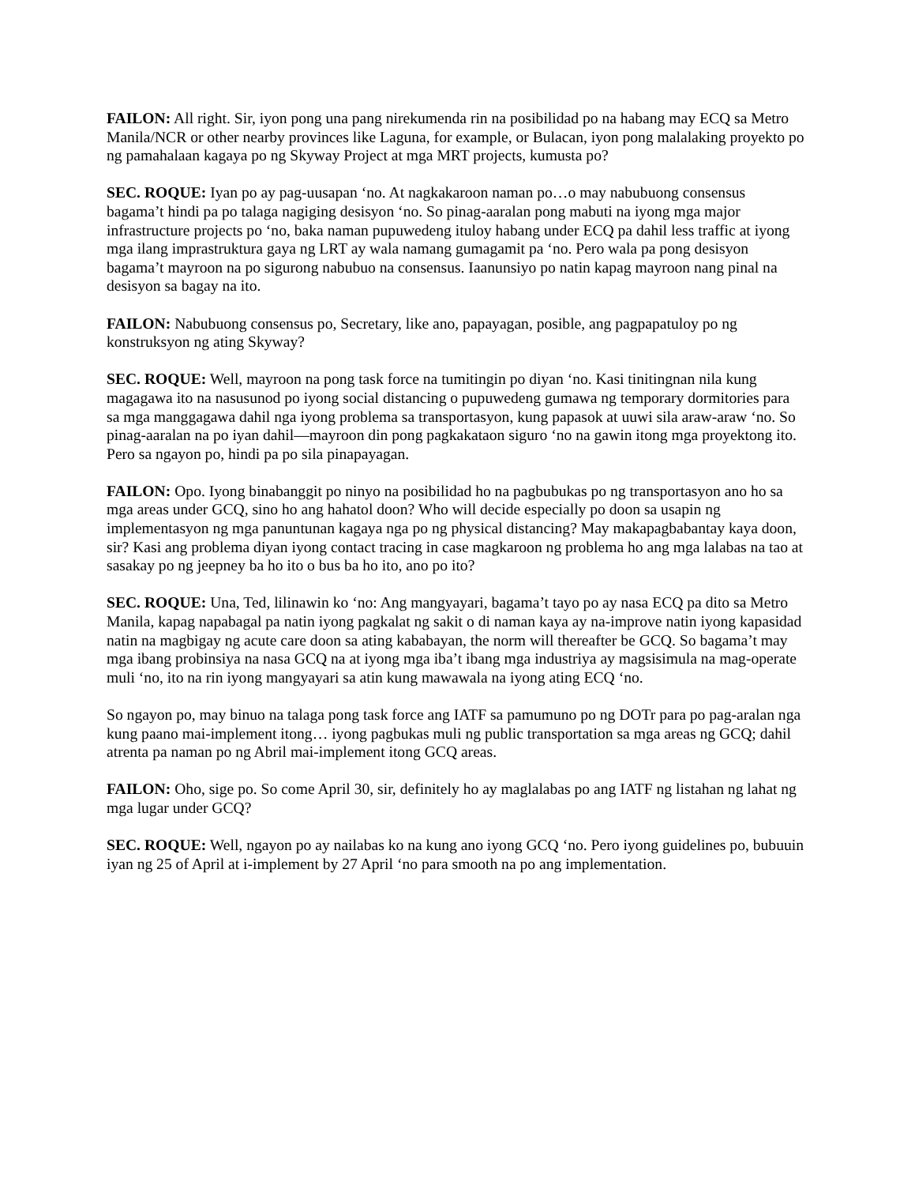FAILON: All right. Sir, iyon pong una pang nirekumenda rin na posibilidad po na habang may ECQ sa Metro Manila/NCR or other nearby provinces like Laguna, for example, or Bulacan, iyon pong malalaking proyekto po ng pamahalaan kagaya po ng Skyway Project at mga MRT projects, kumusta po?
SEC. ROQUE: Iyan po ay pag-uusapan ‘no. At nagkakaroon naman po…o may nabubuong consensus bagama’t hindi pa po talaga nagiging desisyon ‘no. So pinag-aaralan pong mabuti na iyong mga major infrastructure projects po ‘no, baka naman pupuwedeng ituloy habang under ECQ pa dahil less traffic at iyong mga ilang imprastruktura gaya ng LRT ay wala namang gumagamit pa ‘no. Pero wala pa pong desisyon bagama’t mayroon na po sigurong nabubuo na consensus. Iaanunsiyo po natin kapag mayroon nang pinal na desisyon sa bagay na ito.
FAILON: Nabubuong consensus po, Secretary, like ano, papayagan, posible, ang pagpapatuloy po ng konstruksyon ng ating Skyway?
SEC. ROQUE: Well, mayroon na pong task force na tumitingin po diyan ‘no. Kasi tinitingnan nila kung magagawa ito na nasusunod po iyong social distancing o pupuwedeng gumawa ng temporary dormitories para sa mga manggagawa dahil nga iyong problema sa transportasyon, kung papasok at uuwi sila araw-araw ‘no. So pinag-aaralan na po iyan dahil—mayroon din pong pagkakataon siguro ‘no na gawin itong mga proyektong ito. Pero sa ngayon po, hindi pa po sila pinapayagan.
FAILON: Opo. Iyong binabanggit po ninyo na posibilidad ho na pagbubukas po ng transportasyon ano ho sa mga areas under GCQ, sino ho ang hahatol doon? Who will decide especially po doon sa usapin ng implementasyon ng mga panuntunan kagaya nga po ng physical distancing? May makapagbabantay kaya doon, sir? Kasi ang problema diyan iyong contact tracing in case magkaroon ng problema ho ang mga lalabas na tao at sasakay po ng jeepney ba ho ito o bus ba ho ito, ano po ito?
SEC. ROQUE: Una, Ted, lilinawin ko ‘no: Ang mangyayari, bagama’t tayo po ay nasa ECQ pa dito sa Metro Manila, kapag napabagal pa natin iyong pagkalat ng sakit o di naman kaya ay na-improve natin iyong kapasidad natin na magbigay ng acute care doon sa ating kababayan, the norm will thereafter be GCQ. So bagama’t may mga ibang probinsiya na nasa GCQ na at iyong mga iba’t ibang mga industriya ay magsisimula na mag-operate muli ‘no, ito na rin iyong mangyayari sa atin kung mawawala na iyong ating ECQ ‘no.
So ngayon po, may binuo na talaga pong task force ang IATF sa pamumuno po ng DOTr para po pag-aralan nga kung paano mai-implement itong… iyong pagbukas muli ng public transportation sa mga areas ng GCQ; dahil atrenta pa naman po ng Abril mai-implement itong GCQ areas.
FAILON: Oho, sige po. So come April 30, sir, definitely ho ay maglalabas po ang IATF ng listahan ng lahat ng mga lugar under GCQ?
SEC. ROQUE: Well, ngayon po ay nailabas ko na kung ano iyong GCQ ‘no. Pero iyong guidelines po, bubuuin iyan ng 25 of April at i-implement by 27 April ‘no para smooth na po ang implementation.